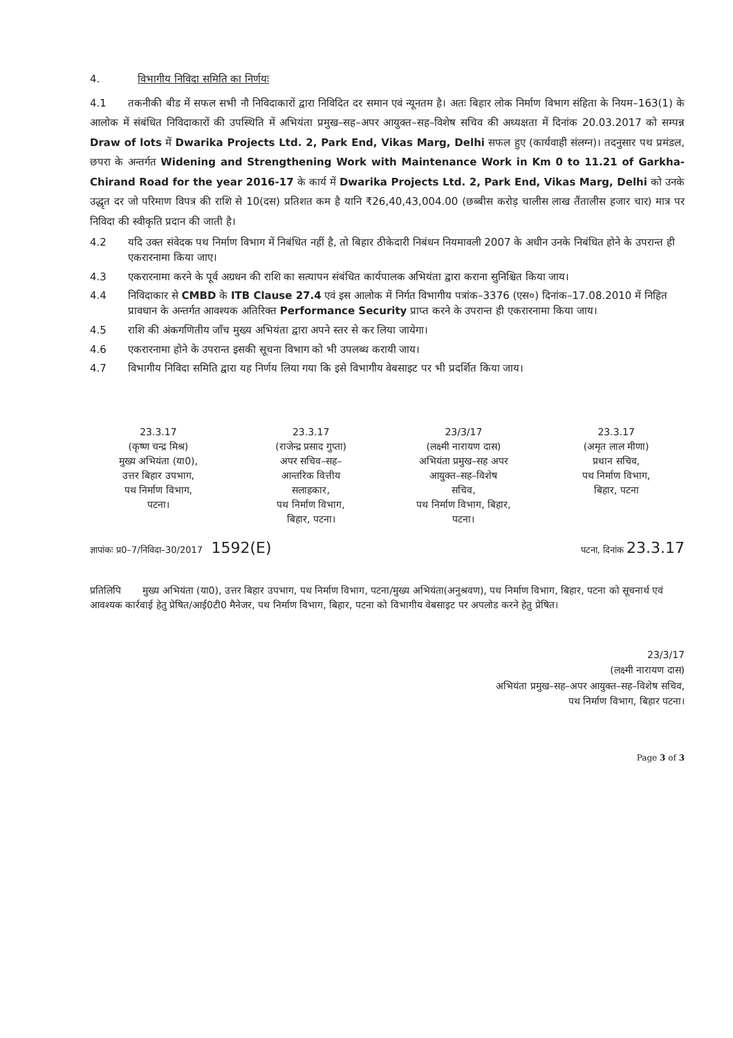4. विभागीय निविदा समिति का निर्णयः
4.1 तकनीकी बीड में सफल सभी नौ निविदाकारों द्वारा निविदित दर समान एवं न्यूनतम है। अतः बिहार लोक निर्माण विभाग संहिता के नियम–163(1) के आलोक में संबंधित निविदाकारों की उपस्थिति में अभियंता प्रमुख–सह–अपर आयुक्त–सह–विशेष सचिव की अध्यक्षता में दिनांक 20.03.2017 को सम्पन्न Draw of lots में Dwarika Projects Ltd. 2, Park End, Vikas Marg, Delhi सफल हुए (कार्यवाही संलग्न)। तदनुसार पथ प्रमंडल, छपरा के अन्तर्गत Widening and Strengthening Work with Maintenance Work in Km 0 to 11.21 of Garkha-Chirand Road for the year 2016-17 के कार्य में Dwarika Projects Ltd. 2, Park End, Vikas Marg, Delhi को उनके उद्धृत दर जो परिमाण विपत्र की राशि से 10(दस) प्रतिशत कम है यानि ₹26,40,43,004.00 (छब्बीस करोड़ चालीस लाख तैंतालीस हजार चार) मात्र पर निविदा की स्वीकृति प्रदान की जाती है।
4.2 यदि उक्त संवेदक पथ निर्माण विभाग में निबंधित नहीं है, तो बिहार ठीकेदारी निबंधन नियमावली 2007 के अधीन उनके निबंधित होने के उपरान्त ही एकरारनामा किया जाए।
4.3 एकरारनामा करने के पूर्व अग्रधन की राशि का सत्यापन संबंधित कार्यपालक अभियंता द्वारा कराना सुनिश्चित किया जाय।
4.4 निविदाकार से CMBD के ITB Clause 27.4 एवं इस आलोक में निर्गत विभागीय पत्रांक–3376 (एस०) दिनांक–17.08.2010 में निहित प्रावधान के अन्तर्गत आवश्यक अतिरिक्त Performance Security प्राप्त करने के उपरान्त ही एकरारनामा किया जाय।
4.5 राशि की अंकगणितीय जाँच मुख्य अभियंता द्वारा अपने स्तर से कर लिया जायेगा।
4.6 एकरारनामा होने के उपरान्त इसकी सूचना विभाग को भी उपलब्ध करायी जाय।
4.7 विभागीय निविदा समिति द्वारा यह निर्णय लिया गया कि इसे विभागीय वेबसाइट पर भी प्रदर्शित किया जाय।
23.3.17
(कृष्ण चन्द्र मिश्र)
मुख्य अभियंता (या0),
उत्तर बिहार उपभाग,
पथ निर्माण विभाग,
पटना।
23.3.17
(राजेन्द्र प्रसाद गुप्ता)
अपर सचिव–सह–
आन्तरिक वित्तीय
सलाहकार,
पथ निर्माण विभाग,
बिहार, पटना।
23/3/17
(लक्ष्मी नारायण दास)
अभियंता प्रमुख–सह अपर
आयुक्त–सह–विशेष
सचिव,
पथ निर्माण विभाग, बिहार,
पटना।
23.3.17
(अमृत लाल मीणा)
प्रधान सचिव,
पथ निर्माण विभाग,
बिहार, पटना
ज्ञापांकः प्र0–7/निविदा–30/2017 1592(E) पटना, दिनांक 23.3.17
प्रतिलिपि मुख्य अभियंता (या0), उत्तर बिहार उपभाग, पथ निर्माण विभाग, पटना/मुख्य अभियंता(अनुश्रवण), पथ निर्माण विभाग, बिहार, पटना को सूचनार्थ एवं आवश्यक कार्रवाई हेतु प्रेषित/आई0टी0 मैनेजर, पथ निर्माण विभाग, बिहार, पटना को विभागीय वेबसाइट पर अपलोड करने हेतु प्रेषित।
23/3/17
(लक्ष्मी नारायण दास)
अभियंता प्रमुख–सह–अपर आयुक्त–सह–विशेष सचिव,
पथ निर्माण विभाग, बिहार पटना।
Page 3 of 3